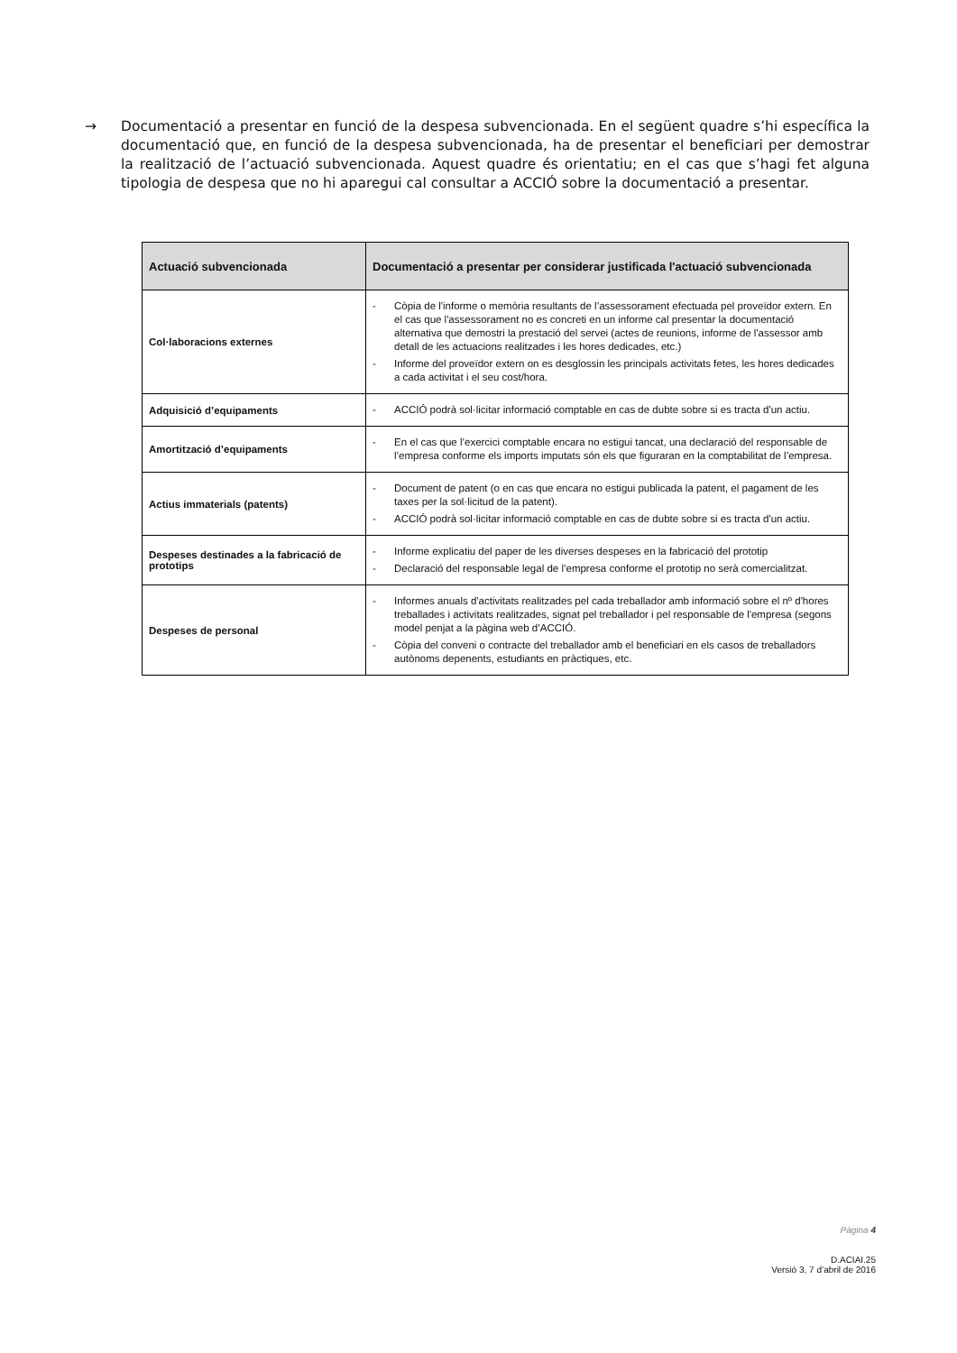→ Documentació a presentar en funció de la despesa subvencionada. En el següent quadre s’hi específica la documentació que, en funció de la despesa subvencionada, ha de presentar el beneficiari per demostrar la realització de l’actuació subvencionada. Aquest quadre és orientatiu; en el cas que s’hagi fet alguna tipologia de despesa que no hi aparegui cal consultar a ACCIÓ sobre la documentació a presentar.
| Actuació subvencionada | Documentació a presentar per considerar justificada l'actuació subvencionada |
| --- | --- |
| Col·laboracions externes | - Còpia de l'informe o memòria resultants de l’assessorament efectuada pel proveïdor extern. En el cas que l'assessorament no es concreti en un informe cal presentar la documentació alternativa que demostri la prestació del servei (actes de reunions, informe de l'assessor amb detall de les actuacions realitzades i les hores dedicades, etc.) - Informe del proveïdor extern on es desglossin les principals activitats fetes, les hores dedicades a cada activitat i el seu cost/hora. |
| Adquisició d’equipaments | - ACCIÓ podrà sol·licitar informació comptable en cas de dubte sobre si es tracta d'un actiu. |
| Amortització d’equipaments | - En el cas que l’exercici comptable encara no estigui tancat, una declaració del responsable de l’empresa conforme els imports imputats són els que figuraran en la comptabilitat de l’empresa. |
| Actius immaterials (patents) | - Document de patent (o en cas que encara no estigui publicada la patent, el pagament de les taxes per la sol·licitud de la patent). - ACCIÓ podrà sol·licitar informació comptable en cas de dubte sobre si es tracta d'un actiu. |
| Despeses destinades a la fabricació de prototips | - Informe explicatiu del paper de les diverses despeses en la fabricació del prototip - Declaració del responsable legal de l’empresa conforme el prototip no serà comercialitzat. |
| Despeses de personal | - Informes anuals d'activitats realitzades pel cada treballador amb informació sobre el nº d'hores treballades i activitats realitzades, signat pel treballador i pel responsable de l'empresa (segons model penjat a la pàgina web d’ACCIÓ. - Còpia del conveni o contracte del treballador amb el beneficiari en els casos de treballadors autònoms depenents, estudiants en pràctiques, etc. |
Pàgina 4
D.ACIAI.25
Versió 3, 7 d’abril de 2016